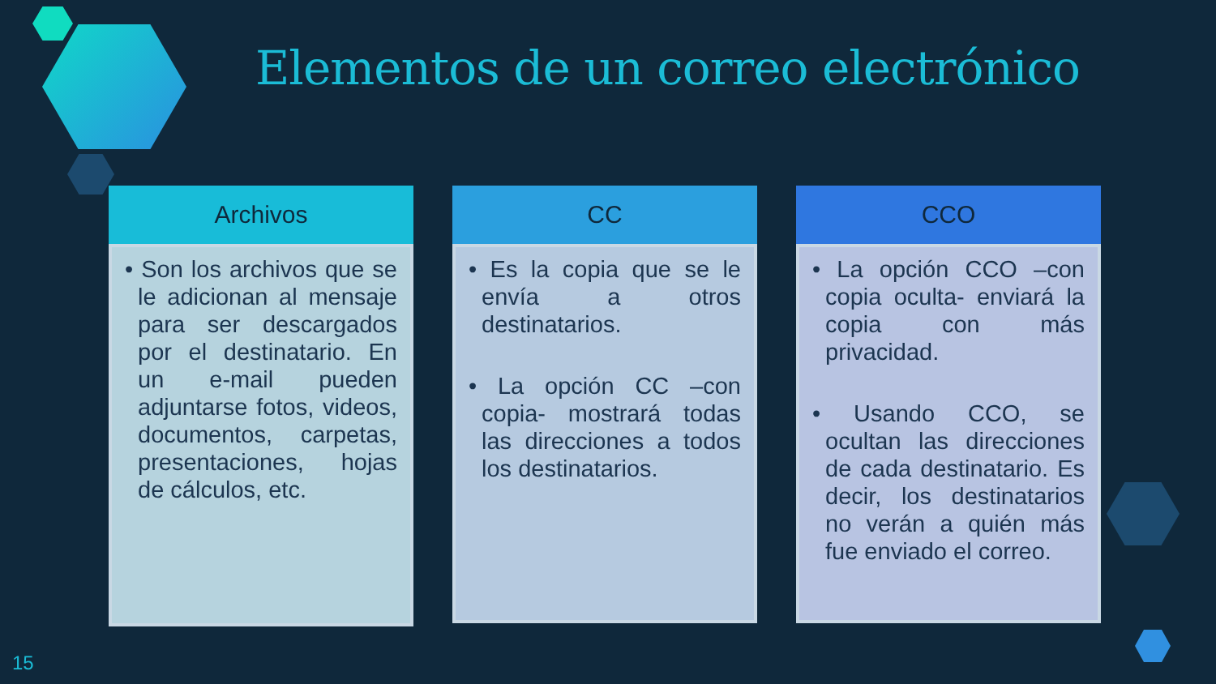Elementos de un correo electrónico
Archivos
• Son los archivos que se le adicionan al mensaje para ser descargados por el destinatario. En un e-mail pueden adjuntarse fotos, videos, documentos, carpetas, presentaciones, hojas de cálculos, etc.
CC
• Es la copia que se le envía a otros destinatarios.
• La opción CC –con copia- mostrará todas las direcciones a todos los destinatarios.
CCO
• La opción CCO –con copia oculta- enviará la copia con más privacidad.
• Usando CCO, se ocultan las direcciones de cada destinatario. Es decir, los destinatarios no verán a quién más fue enviado el correo.
15